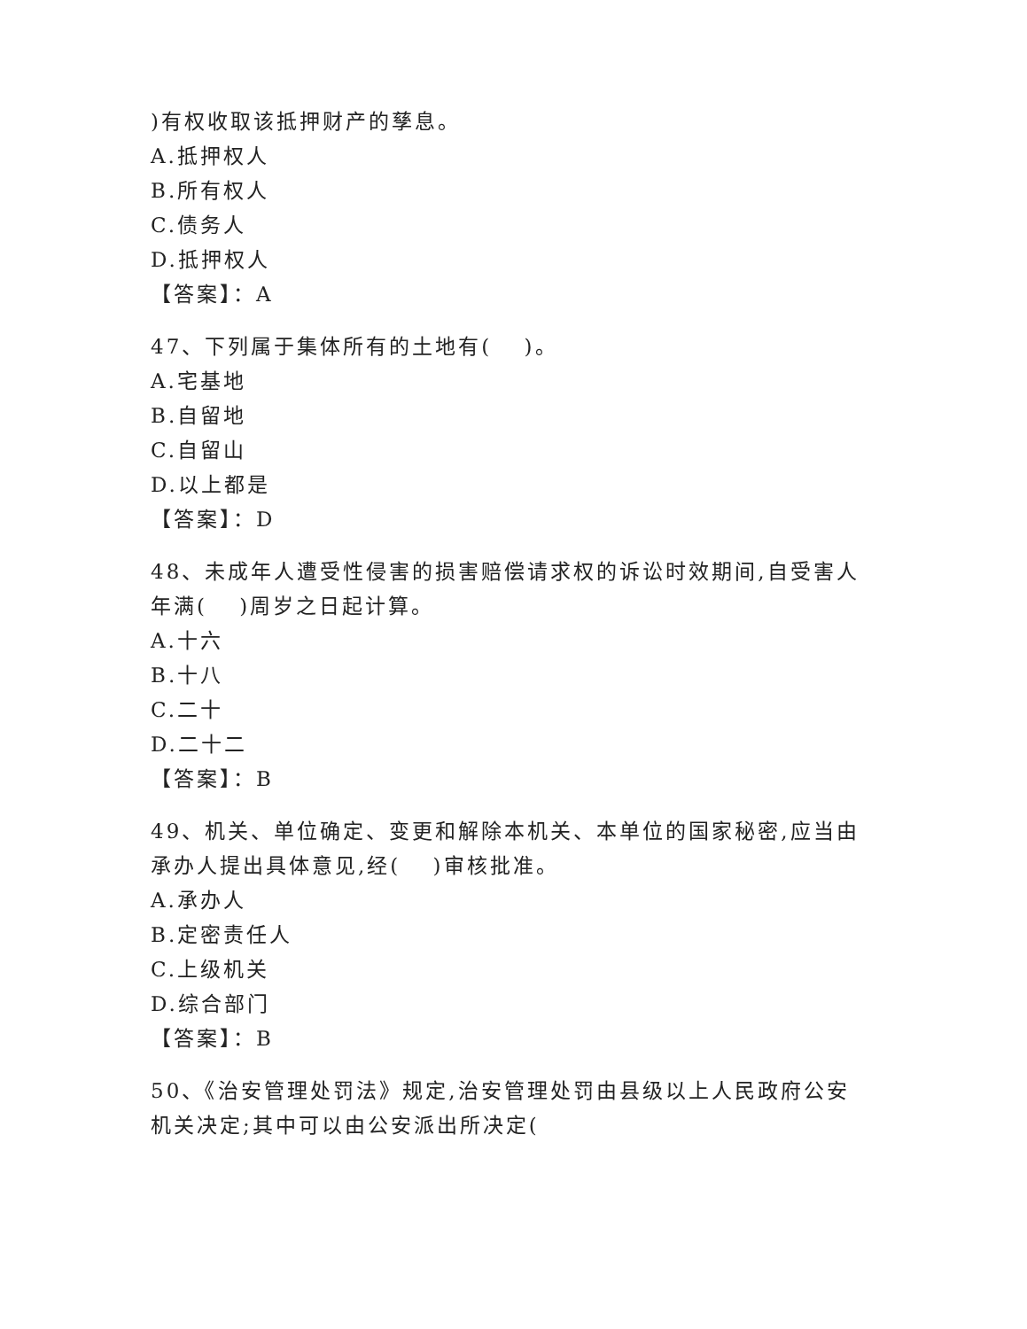)有权收取该抵押财产的孳息。
A.抵押权人
B.所有权人
C.债务人
D.抵押权人
【答案】：A
47、下列属于集体所有的土地有(　 )。
A.宅基地
B.自留地
C.自留山
D.以上都是
【答案】：D
48、未成年人遭受性侵害的损害赔偿请求权的诉讼时效期间,自受害人年满(　 )周岁之日起计算。
A.十六
B.十八
C.二十
D.二十二
【答案】：B
49、机关、单位确定、变更和解除本机关、本单位的国家秘密,应当由承办人提出具体意见,经(　 )审核批准。
A.承办人
B.定密责任人
C.上级机关
D.综合部门
【答案】：B
50、《治安管理处罚法》规定,治安管理处罚由县级以上人民政府公安机关决定;其中可以由公安派出所决定(